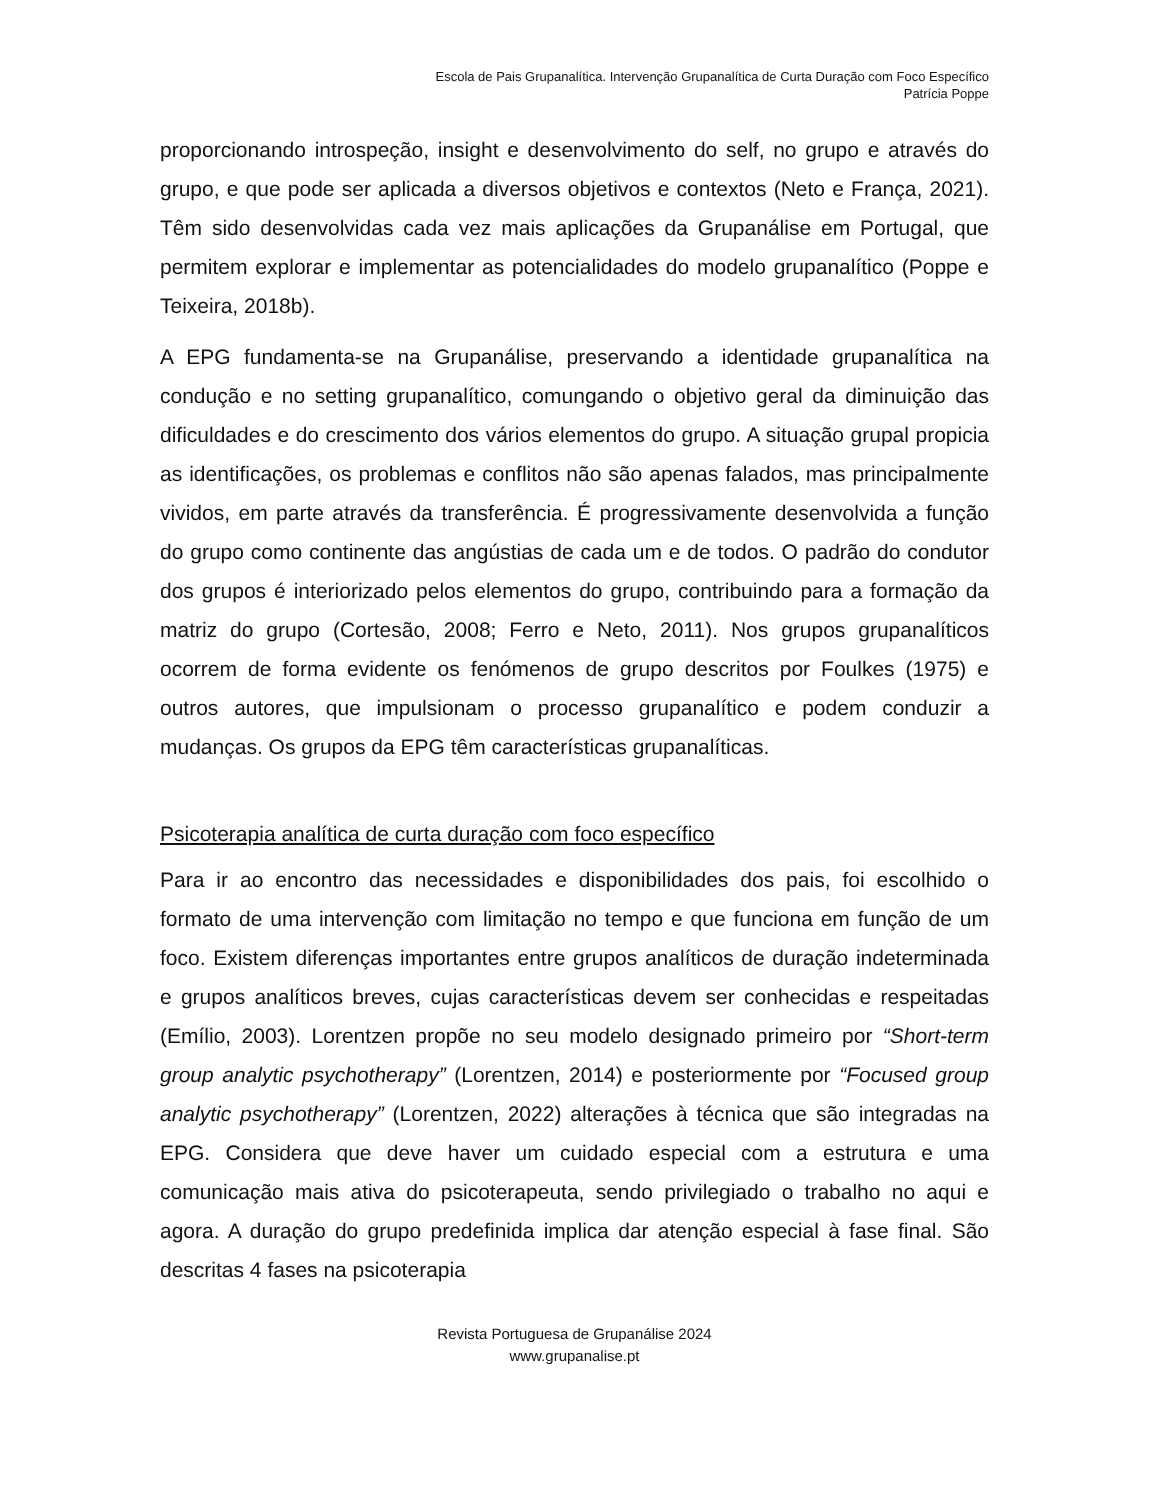Escola de Pais Grupanalítica. Intervenção Grupanalítica de Curta Duração com Foco Específico
Patrícia Poppe
proporcionando introspeção, insight e desenvolvimento do self, no grupo e através do grupo, e que pode ser aplicada a diversos objetivos e contextos (Neto e França, 2021). Têm sido desenvolvidas cada vez mais aplicações da Grupanálise em Portugal, que permitem explorar e implementar as potencialidades do modelo grupanalítico (Poppe e Teixeira, 2018b).
A EPG fundamenta-se na Grupanálise, preservando a identidade grupanalítica na condução e no setting grupanalítico, comungando o objetivo geral da diminuição das dificuldades e do crescimento dos vários elementos do grupo. A situação grupal propicia as identificações, os problemas e conflitos não são apenas falados, mas principalmente vividos, em parte através da transferência. É progressivamente desenvolvida a função do grupo como continente das angústias de cada um e de todos. O padrão do condutor dos grupos é interiorizado pelos elementos do grupo, contribuindo para a formação da matriz do grupo (Cortesão, 2008; Ferro e Neto, 2011). Nos grupos grupanalíticos ocorrem de forma evidente os fenómenos de grupo descritos por Foulkes (1975) e outros autores, que impulsionam o processo grupanalítico e podem conduzir a mudanças. Os grupos da EPG têm características grupanalíticas.
Psicoterapia analítica de curta duração com foco específico
Para ir ao encontro das necessidades e disponibilidades dos pais, foi escolhido o formato de uma intervenção com limitação no tempo e que funciona em função de um foco. Existem diferenças importantes entre grupos analíticos de duração indeterminada e grupos analíticos breves, cujas características devem ser conhecidas e respeitadas (Emílio, 2003). Lorentzen propõe no seu modelo designado primeiro por “Short-term group analytic psychotherapy” (Lorentzen, 2014) e posteriormente por “Focused group analytic psychotherapy” (Lorentzen, 2022) alterações à técnica que são integradas na EPG. Considera que deve haver um cuidado especial com a estrutura e uma comunicação mais ativa do psicoterapeuta, sendo privilegiado o trabalho no aqui e agora. A duração do grupo predefinida implica dar atenção especial à fase final. São descritas 4 fases na psicoterapia
Revista Portuguesa de Grupanálise 2024
www.grupanalise.pt